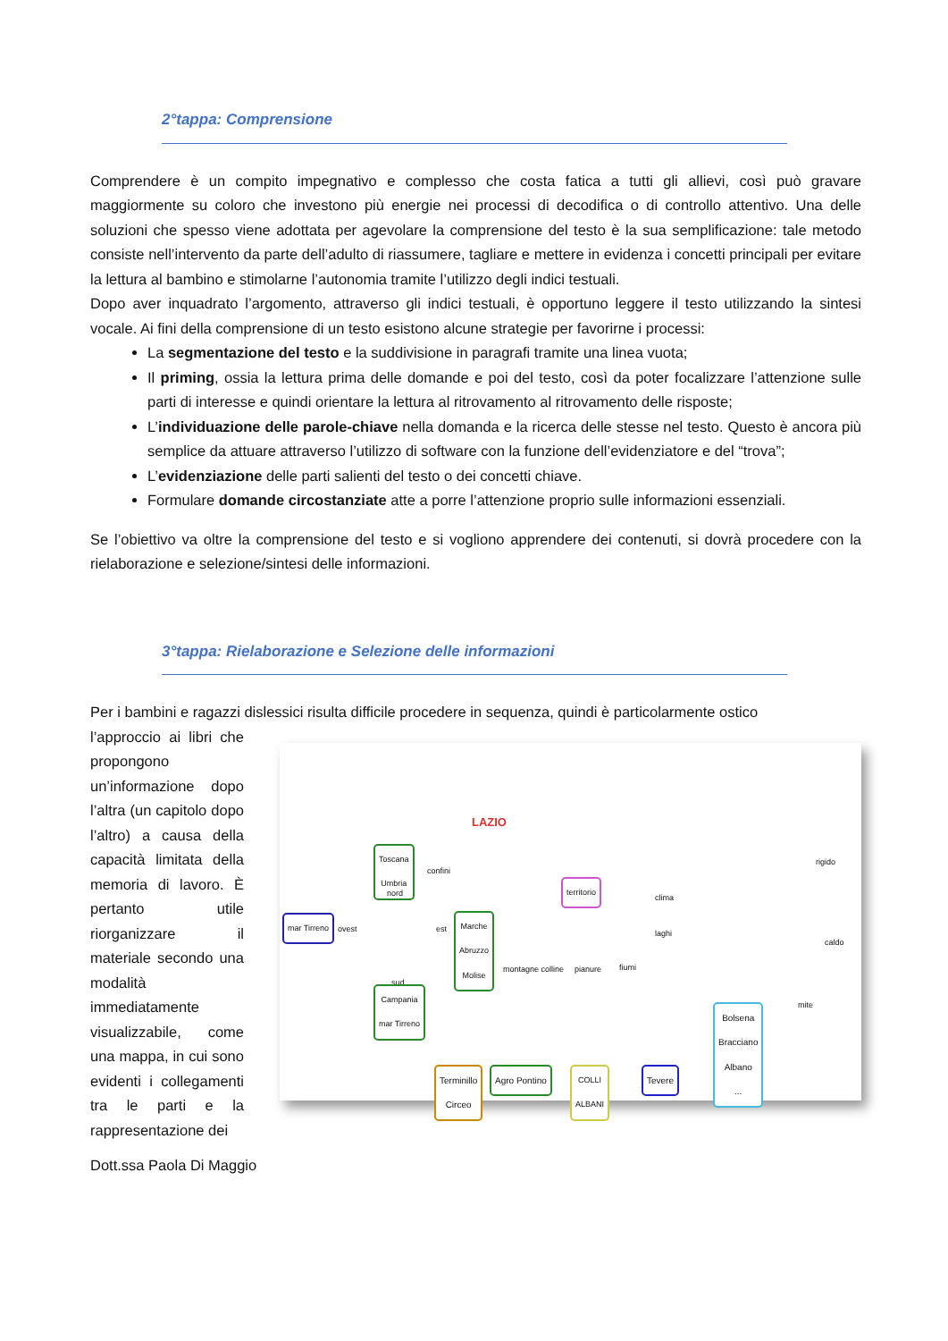2°tappa: Comprensione
Comprendere è un compito impegnativo e complesso che costa fatica a tutti gli allievi, così può gravare maggiormente su coloro che investono più energie nei processi di decodifica o di controllo attentivo. Una delle soluzioni che spesso viene adottata per agevolare la comprensione del testo è la sua semplificazione: tale metodo consiste nell’intervento da parte dell’adulto di riassumere, tagliare e mettere in evidenza i concetti principali per evitare la lettura al bambino e stimolarne l’autonomia tramite l’utilizzo degli indici testuali.
Dopo aver inquadrato l’argomento, attraverso gli indici testuali, è opportuno leggere il testo utilizzando la sintesi vocale. Ai fini della comprensione di un testo esistono alcune strategie per favorirne i processi:
La segmentazione del testo e la suddivisione in paragrafi tramite una linea vuota;
Il priming, ossia la lettura prima delle domande e poi del testo, così da poter focalizzare l’attenzione sulle parti di interesse e quindi orientare la lettura al ritrovamento al ritrovamento delle risposte;
L’individuazione delle parole-chiave nella domanda e la ricerca delle stesse nel testo. Questo è ancora più semplice da attuare attraverso l’utilizzo di software con la funzione dell’evidenziatore e del “trova”;
L’evidenziazione delle parti salienti del testo o dei concetti chiave.
Formulare domande circostanziate atte a porre l’attenzione proprio sulle informazioni essenziali.
Se l’obiettivo va oltre la comprensione del testo e si vogliono apprendere dei contenuti, si dovrà procedere con la rielaborazione e selezione/sintesi delle informazioni.
3°tappa: Rielaborazione e Selezione delle informazioni
Per i bambini e ragazzi dislessici risulta difficile procedere in sequenza, quindi è particolarmente ostico
l’approccio ai libri che propongono un’informazione dopo l’altra (un capitolo dopo l’altro) a causa della capacità limitata della memoria di lavoro. È pertanto utile riorganizzare il materiale secondo una modalità immediatamente visualizzabile, come una mappa, in cui sono evidenti i collegamenti tra le parti e la rappresentazione dei
LAZIO
Toscana
Umbria
confini
nord territorio
clima
mar Tirreno ovest est
Marche
Abruzzo
Molise
laghi
rigido
caldo
mite
montagne colline pianure fiumi
sud
Campania
mar Tirreno
Bolsena
Bracciano
Albano
...
Terminillo
Circeo
Agro Pontino
COLLI
ALBANI
Tevere
Dott.ssa Paola Di Maggio